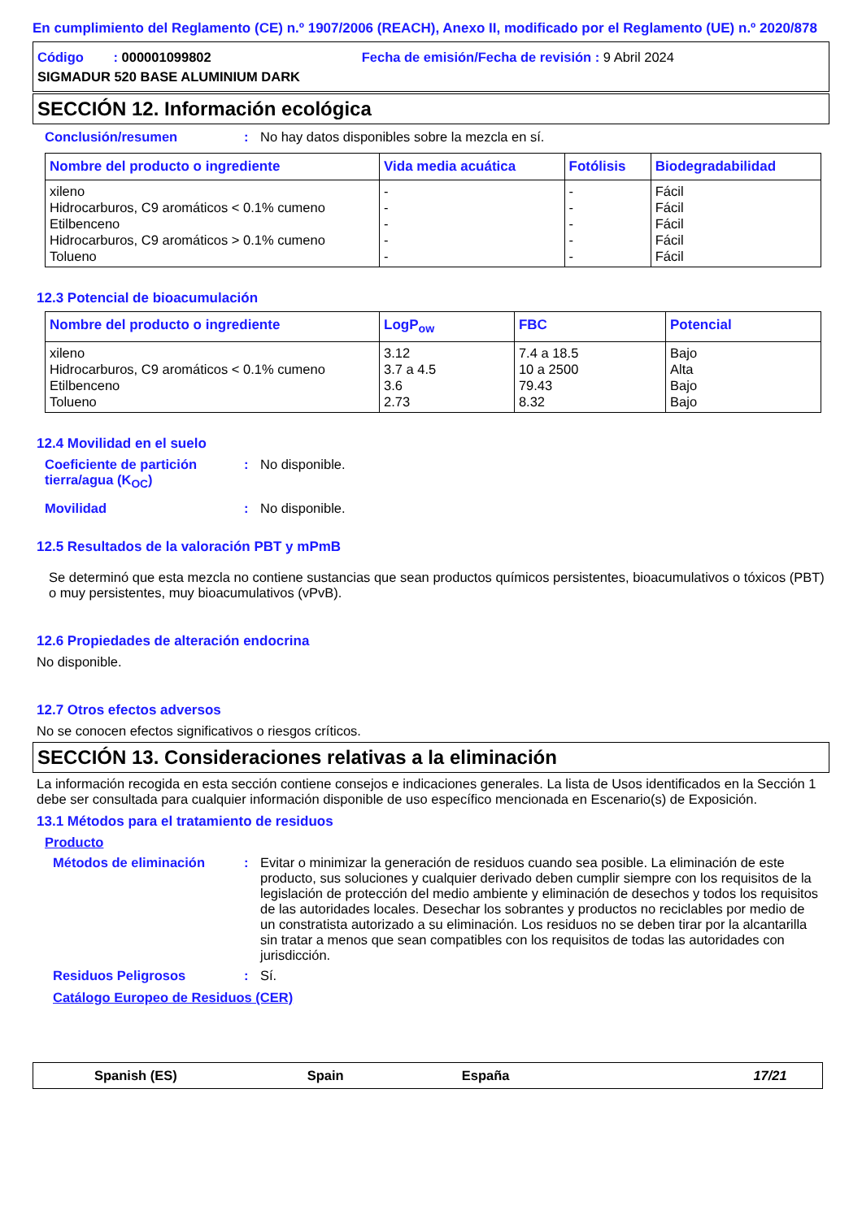En cumplimiento del Reglamento (CE) n.º 1907/2006 (REACH), Anexo II, modificado por el Reglamento (UE) n.º 2020/878
Código : 000001099802 Fecha de emisión/Fecha de revisión : 9 Abril 2024
SIGMADUR 520 BASE ALUMINIUM DARK
SECCIÓN 12. Información ecológica
Conclusión/resumen: No hay datos disponibles sobre la mezcla en sí.
| Nombre del producto o ingrediente | Vida media acuática | Fotólisis | Biodegradabilidad |
| --- | --- | --- | --- |
| xileno Hidrocarburos, C9 aromáticos < 0.1% cumeno Etilbenceno Hidrocarburos, C9 aromáticos > 0.1% cumeno Tolueno | - - - - - | - - - - - | Fácil Fácil Fácil Fácil Fácil |
12.3 Potencial de bioacumulación
| Nombre del producto o ingrediente | LogP<sub>ow</sub> | FBC | Potencial |
| --- | --- | --- | --- |
| xileno Hidrocarburos, C9 aromáticos < 0.1% cumeno Etilbenceno Tolueno | 3.12 3.7 a 4.5 3.6 2.73 | 7.4 a 18.5 10 a 2500 79.43 8.32 | Bajo Alta Bajo Bajo |
12.4 Movilidad en el suelo
Coeficiente de partición tierra/agua (K<sub>OC</sub>): No disponible.
Movilidad: No disponible.
12.5 Resultados de la valoración PBT y mPmB
Se determinó que esta mezcla no contiene sustancias que sean productos químicos persistentes, bioacumulativos o tóxicos (PBT) o muy persistentes, muy bioacumulativos (vPvB).
12.6 Propiedades de alteración endocrina
No disponible.
12.7 Otros efectos adversos
No se conocen efectos significativos o riesgos críticos.
SECCIÓN 13. Consideraciones relativas a la eliminación
La información recogida en esta sección contiene consejos e indicaciones generales. La lista de Usos identificados en la Sección 1 debe ser consultada para cualquier información disponible de uso específico mencionada en Escenario(s) de Exposición.
13.1 Métodos para el tratamiento de residuos
Producto
Métodos de eliminación: Evitar o minimizar la generación de residuos cuando sea posible. La eliminación de este producto, sus soluciones y cualquier derivado deben cumplir siempre con los requisitos de la legislación de protección del medio ambiente y eliminación de desechos y todos los requisitos de las autoridades locales. Desechar los sobrantes y productos no reciclables por medio de un constratista autorizado a su eliminación. Los residuos no se deben tirar por la alcantarilla sin tratar a menos que sean compatibles con los requisitos de todas las autoridades con jurisdicción.
Residuos Peligrosos: Sí.
Catálogo Europeo de Residuos (CER)
Spanish (ES) Spain España 17/21